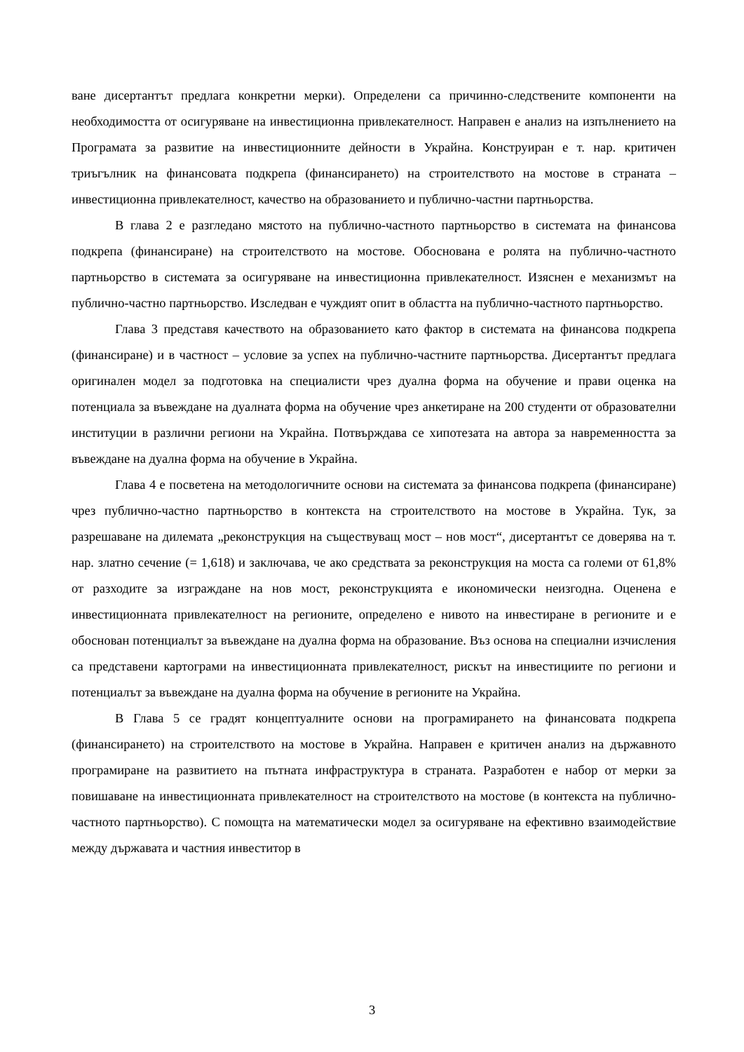ване дисертантът предлага конкретни мерки). Определени са причинно-следствените компоненти на необходимостта от осигуряване на инвестиционна привлекателност. Направен е анализ на изпълнението на Програмата за развитие на инвестиционните дейности в Украйна. Конструиран е т. нар. критичен триъгълник на финансовата подкрепа (финансирането) на строителството на мостове в страната – инвестиционна привлекателност, качество на образованието и публично-частни партньорства.
В глава 2 е разгледано мястото на публично-частното партньорство в системата на финансова подкрепа (финансиране) на строителството на мостове. Обоснована е ролята на публично-частното партньорство в системата за осигуряване на инвестиционна привлекателност. Изяснен е механизмът на публично-частно партньорство. Изследван е чуждият опит в областта на публично-частното партньорство.
Глава 3 представя качеството на образованието като фактор в системата на финансова подкрепа (финансиране) и в частност – условие за успех на публично-частните партньорства. Дисертантът предлага оригинален модел за подготовка на специалисти чрез дуална форма на обучение и прави оценка на потенциала за въвеждане на дуалната форма на обучение чрез анкетиране на 200 студенти от образователни институции в различни региони на Украйна. Потвърждава се хипотезата на автора за навременността за въвеждане на дуална форма на обучение в Украйна.
Глава 4 е посветена на методологичните основи на системата за финансова подкрепа (финансиране) чрез публично-частно партньорство в контекста на строителството на мостове в Украйна. Тук, за разрешаване на дилемата „реконструкция на съществуващ мост – нов мост“, дисертантът се доверява на т. нар. златно сечение (= 1,618) и заключава, че ако средствата за реконструкция на моста са големи от 61,8% от разходите за изграждане на нов мост, реконструкцията е икономически неизгодна. Оценена е инвестиционната привлекателност на регионите, определено е нивото на инвестиране в регионите и е обоснован потенциалът за въвеждане на дуална форма на образование. Въз основа на специални изчисления са представени картограми на инвестиционната привлекателност, рискът на инвестициите по региони и потенциалът за въвеждане на дуална форма на обучение в регионите на Украйна.
В Глава 5 се градят концептуалните основи на програмирането на финансовата подкрепа (финансирането) на строителството на мостове в Украйна. Направен е критичен анализ на държавното програмиране на развитието на пътната инфраструктура в страната. Разработен е набор от мерки за повишаване на инвестиционната привлекателност на строителството на мостове (в контекста на публично-частното партньорство). С помощта на математически модел за осигуряване на ефективно взаимодействие между държавата и частния инвеститор в
3